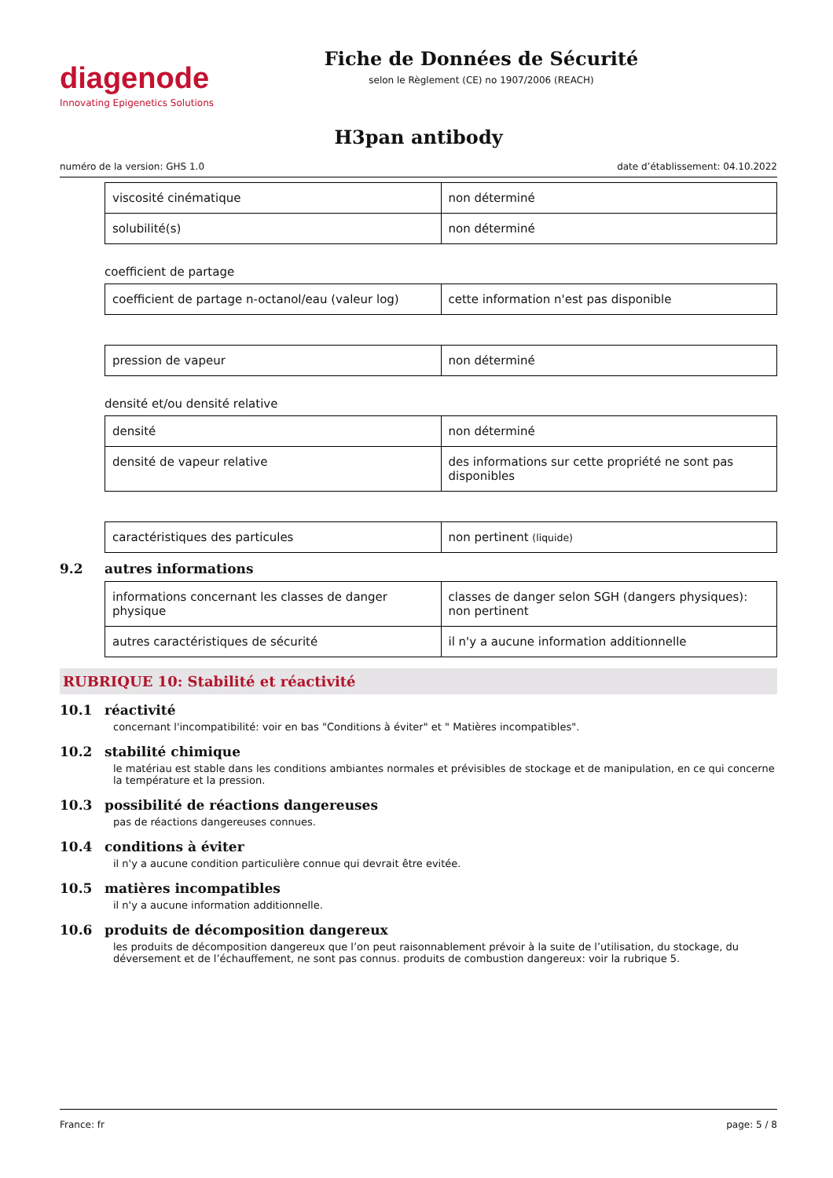diagenode
Innovating Epigenetics Solutions
Fiche de Données de Sécurité
selon le Règlement (CE) no 1907/2006 (REACH)
H3pan antibody
numéro de la version: GHS 1.0 date d’établissement: 04.10.2022
| viscosité cinématique | non déterminé |
| solubilité(s) | non déterminé |
coefficient de partage
| coefficient de partage n-octanol/eau (valeur log) | cette information n'est pas disponible |
| pression de vapeur | non déterminé |
densité et/ou densité relative
| densité | non déterminé |
| densité de vapeur relative | des informations sur cette propriété ne sont pas disponibles |
| caractéristiques des particules | non pertinent (liquide) |
9.2 autres informations
| informations concernant les classes de danger physique | classes de danger selon SGH (dangers physiques): non pertinent |
| autres caractéristiques de sécurité | il n'y a aucune information additionnelle |
RUBRIQUE 10: Stabilité et réactivité
10.1 réactivité
concernant l'incompatibilité: voir en bas "Conditions à éviter" et " Matières incompatibles".
10.2 stabilité chimique
le matériau est stable dans les conditions ambiantes normales et prévisibles de stockage et de manipulation, en ce qui concerne la température et la pression.
10.3 possibilité de réactions dangereuses
pas de réactions dangereuses connues.
10.4 conditions à éviter
il n'y a aucune condition particulière connue qui devrait être evitée.
10.5 matières incompatibles
il n'y a aucune information additionnelle.
10.6 produits de décomposition dangereux
les produits de décomposition dangereux que l’on peut raisonnablement prévoir à la suite de l’utilisation, du stockage, du déversement et de l’échauffement, ne sont pas connus. produits de combustion dangereux: voir la rubrique 5.
France: fr page: 5 / 8